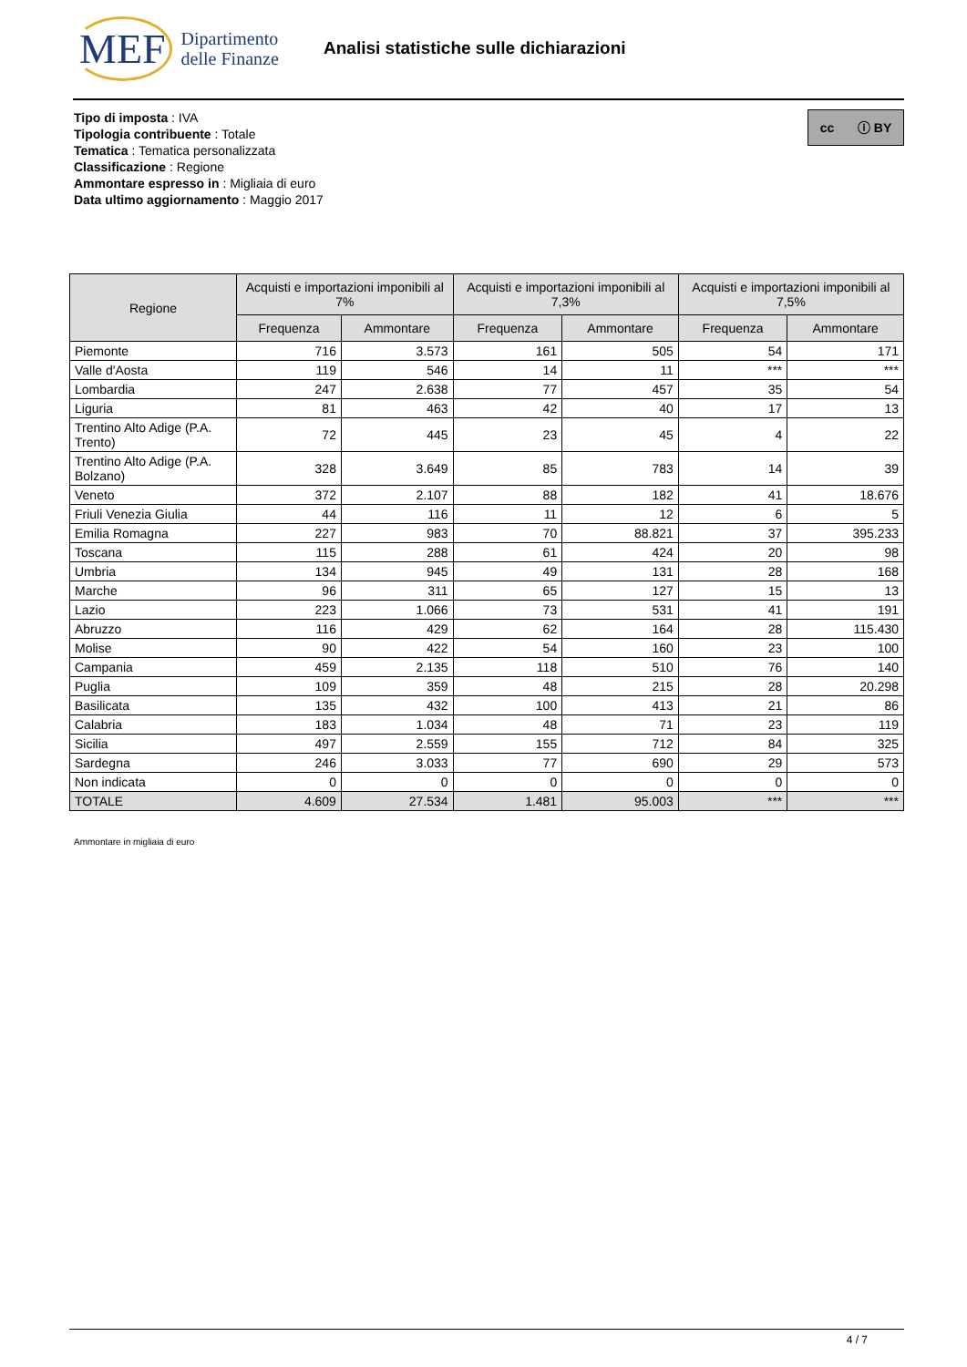MEF Dipartimento
delle Finanze
Analisi statistiche sulle dichiarazioni
cc ⓘ BY
Tipo di imposta : IVA
Tipologia contribuente : Totale
Tematica : Tematica personalizzata
Classificazione : Regione
Ammontare espresso in : Migliaia di euro
Data ultimo aggiornamento : Maggio 2017
| Regione | Acquisti e importazioni imponibili al 7% | | Acquisti e importazioni imponibili al 7,3% | | Acquisti e importazioni imponibili al 7,5% | |
| --- | --- | --- | --- | --- | --- | --- |
| | Frequenza | Ammontare | Frequenza | Ammontare | Frequenza | Ammontare |
| Piemonte | 716 | 3.573 | 161 | 505 | 54 | 171 |
| Valle d'Aosta | 119 | 546 | 14 | 11 | *** | *** |
| Lombardia | 247 | 2.638 | 77 | 457 | 35 | 54 |
| Liguria | 81 | 463 | 42 | 40 | 17 | 13 |
| Trentino Alto Adige (P.A. Trento) | 72 | 445 | 23 | 45 | 4 | 22 |
| Trentino Alto Adige (P.A. Bolzano) | 328 | 3.649 | 85 | 783 | 14 | 39 |
| Veneto | 372 | 2.107 | 88 | 182 | 41 | 18.676 |
| Friuli Venezia Giulia | 44 | 116 | 11 | 12 | 6 | 5 |
| Emilia Romagna | 227 | 983 | 70 | 88.821 | 37 | 395.233 |
| Toscana | 115 | 288 | 61 | 424 | 20 | 98 |
| Umbria | 134 | 945 | 49 | 131 | 28 | 168 |
| Marche | 96 | 311 | 65 | 127 | 15 | 13 |
| Lazio | 223 | 1.066 | 73 | 531 | 41 | 191 |
| Abruzzo | 116 | 429 | 62 | 164 | 28 | 115.430 |
| Molise | 90 | 422 | 54 | 160 | 23 | 100 |
| Campania | 459 | 2.135 | 118 | 510 | 76 | 140 |
| Puglia | 109 | 359 | 48 | 215 | 28 | 20.298 |
| Basilicata | 135 | 432 | 100 | 413 | 21 | 86 |
| Calabria | 183 | 1.034 | 48 | 71 | 23 | 119 |
| Sicilia | 497 | 2.559 | 155 | 712 | 84 | 325 |
| Sardegna | 246 | 3.033 | 77 | 690 | 29 | 573 |
| Non indicata | 0 | 0 | 0 | 0 | 0 | 0 |
| TOTALE | 4.609 | 27.534 | 1.481 | 95.003 | *** | *** |
Ammontare in migliaia di euro
4 / 7